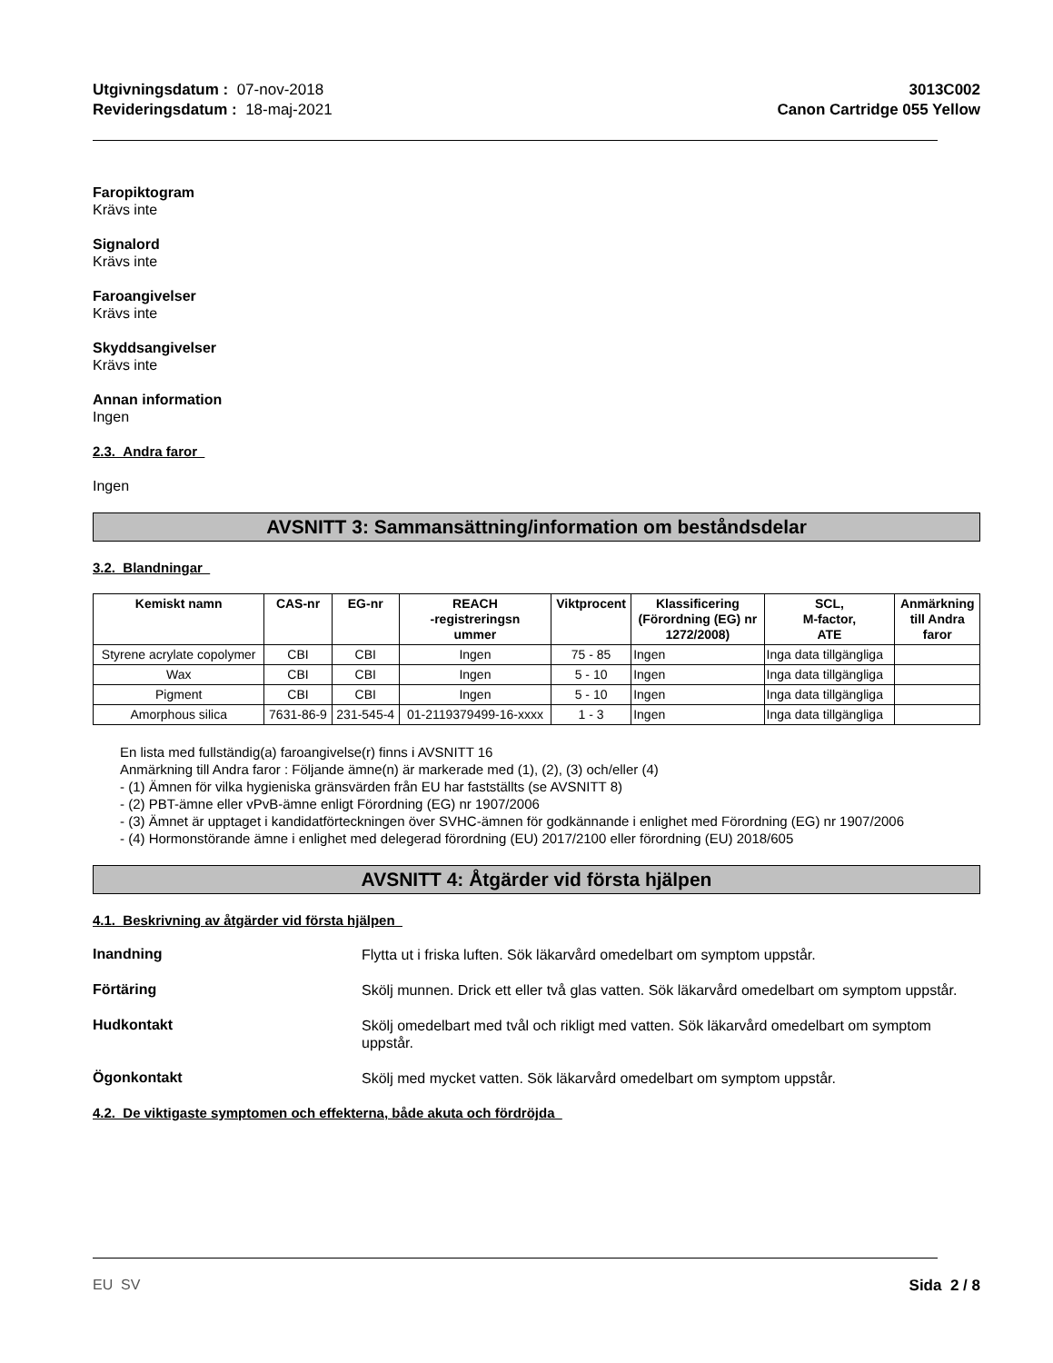Utgivningsdatum : 07-nov-2018
Revideringsdatum : 18-maj-2021
3013C002
Canon Cartridge 055 Yellow
Faropiktogram
Krävs inte
Signalord
Krävs inte
Faroangivelser
Krävs inte
Skyddsangivelser
Krävs inte
Annan information
Ingen
2.3. Andra faror
Ingen
AVSNITT 3: Sammansättning/information om beståndsdelar
3.2. Blandningar
| Kemiskt namn | CAS-nr | EG-nr | REACH -registreringsn ummer | Viktprocent | Klassificering (Förordning (EG) nr 1272/2008) | SCL, M-factor, ATE | Anmärkning till Andra faror |
| --- | --- | --- | --- | --- | --- | --- | --- |
| Styrene acrylate copolymer | CBI | CBI | Ingen | 75 - 85 | Ingen | Inga data tillgängliga | |
| Wax | CBI | CBI | Ingen | 5 - 10 | Ingen | Inga data tillgängliga | |
| Pigment | CBI | CBI | Ingen | 5 - 10 | Ingen | Inga data tillgängliga | |
| Amorphous silica | 7631-86-9 | 231-545-4 | 01-2119379499-16-xxxx | 1 - 3 | Ingen | Inga data tillgängliga | |
En lista med fullständig(a) faroangivelse(r) finns i AVSNITT 16
Anmärkning till Andra faror : Följande ämne(n) är markerade med (1), (2), (3) och/eller (4)
- (1) Ämnen för vilka hygieniska gränsvärden från EU har fastställts (se AVSNITT 8)
- (2) PBT-ämne eller vPvB-ämne enligt Förordning (EG) nr 1907/2006
- (3) Ämnet är upptaget i kandidatförteckningen över SVHC-ämnen för godkännande i enlighet med Förordning (EG) nr 1907/2006
- (4) Hormonstörande ämne i enlighet med delegerad förordning (EU) 2017/2100 eller förordning (EU) 2018/605
AVSNITT 4: Åtgärder vid första hjälpen
4.1. Beskrivning av åtgärder vid första hjälpen
Inandning
Flytta ut i friska luften. Sök läkarvård omedelbart om symptom uppstår.
Förtäring
Skölj munnen. Drick ett eller två glas vatten. Sök läkarvård omedelbart om symptom uppstår.
Hudkontakt
Skölj omedelbart med tvål och rikligt med vatten. Sök läkarvård omedelbart om symptom uppstår.
Ögonkontakt
Skölj med mycket vatten. Sök läkarvård omedelbart om symptom uppstår.
4.2. De viktigaste symptomen och effekterna, både akuta och fördröjda
EU SV Sida 2 / 8